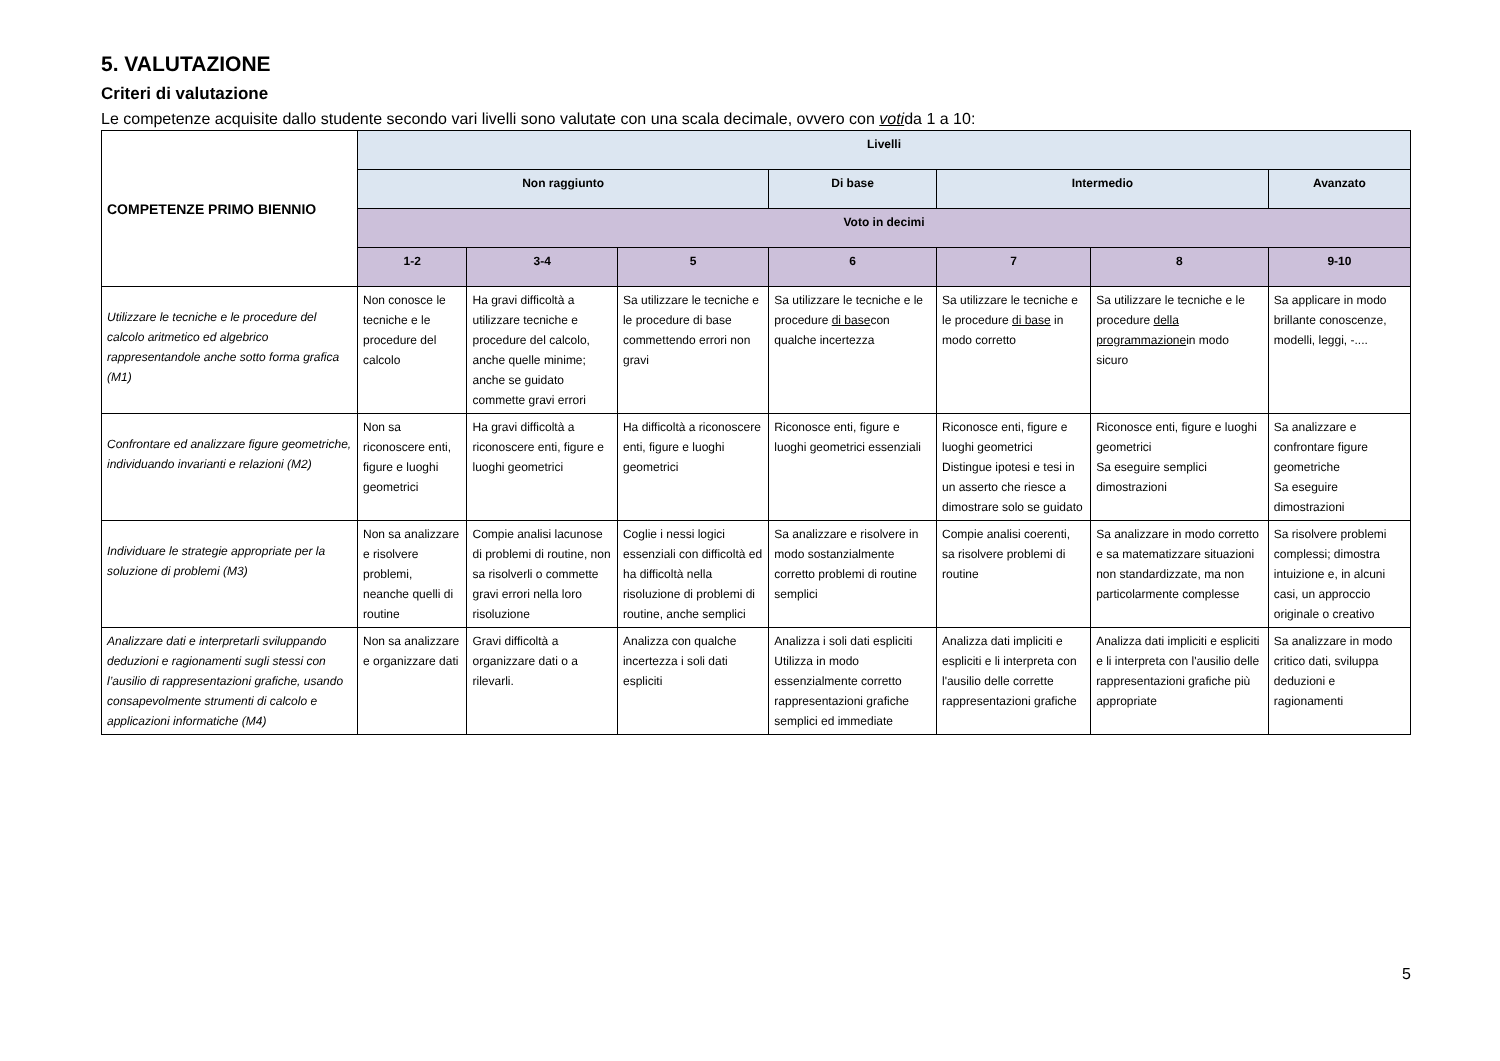5. VALUTAZIONE
Criteri di valutazione
Le competenze acquisite dallo studente secondo vari livelli sono valutate con una scala decimale, ovvero con votida 1 a 10:
| COMPETENZE PRIMO BIENNIO | Livelli | | | | | | |
| | Non raggiunto | | | Di base | Intermedio | | Avanzato |
| | Voto in decimi | | | | | | |
| | 1-2 | 3-4 | 5 | 6 | 7 | 8 | 9-10 |
| Utilizzare le tecniche e le procedure del calcolo aritmetico ed algebrico rappresentandole anche sotto forma grafica (M1) | Non conosce le tecniche e le procedure del calcolo | Ha gravi difficoltà a utilizzare tecniche e procedure del calcolo, anche quelle minime; anche se guidato commette gravi errori | Sa utilizzare le tecniche e le procedure di base commettendo errori non gravi | Sa utilizzare le tecniche e le procedure di base con qualche incertezza | Sa utilizzare le tecniche e le procedure di base in modo corretto | Sa utilizzare le tecniche e le procedure della programmazione in modo sicuro | Sa applicare in modo brillante conoscenze, modelli, leggi, -.... |
| Confrontare ed analizzare figure geometriche, individuando invarianti e relazioni (M2) | Non sa riconoscere enti, figure e luoghi geometrici | Ha gravi difficoltà a riconoscere enti, figure e luoghi geometrici | Ha difficoltà a riconoscere enti, figure e luoghi geometrici | Riconosce enti, figure e luoghi geometrici essenziali | Riconosce enti, figure e luoghi geometrici Distingue ipotesi e tesi in un asserto che riesce a dimostrare solo se guidato | Riconosce enti, figure e luoghi geometrici Sa eseguire semplici dimostrazioni | Sa analizzare e confrontare figure geometriche Sa eseguire dimostrazioni |
| Individuare le strategie appropriate per la soluzione di problemi (M3) | Non sa analizzare e risolvere problemi, neanche quelli di routine | Compie analisi lacunose di problemi di routine, non sa risolverli o commette gravi errori nella loro risoluzione | Coglie i nessi logici essenziali con difficoltà ed ha difficoltà nella risoluzione di problemi di routine, anche semplici | Sa analizzare e risolvere in modo sostanzialmente corretto problemi di routine semplici | Compie analisi coerenti, sa risolvere problemi di routine | Sa analizzare in modo corretto e sa matematizzare situazioni non standardizzate, ma non particolarmente complesse | Sa risolvere problemi complessi; dimostra intuizione e, in alcuni casi, un approccio originale o creativo |
| Analizzare dati e interpretarli sviluppando deduzioni e ragionamenti sugli stessi con l’ausilio di rappresentazioni grafiche, usando consapevolmente strumenti di calcolo e applicazioni informatiche (M4) | Non sa analizzare e organizzare dati | Gravi difficoltà a organizzare dati o a rilevarli. | Analizza con qualche incertezza i soli dati espliciti | Analizza i soli dati espliciti Utilizza in modo essenzialmente corretto rappresentazioni grafiche semplici ed immediate | Analizza dati impliciti e espliciti e li interpreta con l'ausilio delle corrette rappresentazioni grafiche | Analizza dati impliciti e espliciti e li interpreta con l'ausilio delle rappresentazioni grafiche più appropriate | Sa analizzare in modo critico dati, sviluppa deduzioni e ragionamenti |
5